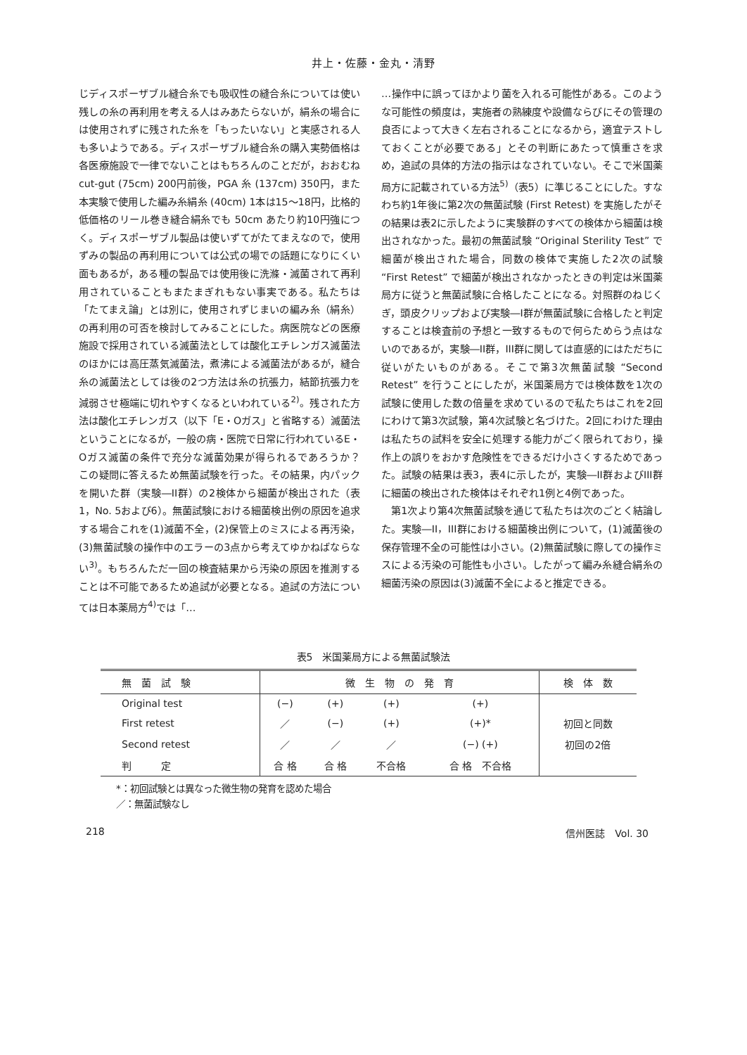井上・佐藤・金丸・清野
じディスポーザブル縫合糸でも吸収性の縫合糸については使い残しの糸の再利用を考える人はみあたらないが，絹糸の場合には使用されずに残された糸を「もったいない」と実感される人も多いようである。ディスポーザブル縫合糸の購入実勢価格は各医療施設で一律でないことはもちろんのことだが，おおむね cut-gut (75cm) 200円前後，PGA 糸 (137cm) 350円，また本実験で使用した編み糸絹糸 (40cm) 1本は15～18円，比格的低価格のリール巻き縫合絹糸でも 50cm あたり約10円強につく。ディスポーザブル製品は使いずてがたてまえなので，使用ずみの製品の再利用については公式の場での話題になりにくい面もあるが，ある種の製品では使用後に洗滌・滅菌されて再利用されていることもまたまぎれもない事実である。私たちは「たてまえ論」とは別に，使用されずじまいの編み糸（絹糸）の再利用の可否を検討してみることにした。病医院などの医療施設で採用されている滅菌法としては酸化エチレンガス滅菌法のほかには高圧蒸気滅菌法，煮沸による滅菌法があるが，縫合糸の滅菌法としては後の2つ方法は糸の抗張力，結節抗張力を減弱させ極端に切れやすくなるといわれている<sup>2)</sup>。残された方法は酸化エチレンガス（以下「E・Oガス」と省略する）滅菌法ということになるが，一般の病・医院で日常に行われているE・Oガス滅菌の条件で充分な滅菌効果が得られるであろうか？　この疑問に答えるため無菌試験を行った。その結果，内パックを開いた群（実験―II群）の2検体から細菌が検出された（表1，No. 5および6）。無菌試験における細菌検出例の原因を追求する場合これを(1)滅菌不全，(2)保管上のミスによる再汚染，(3)無菌試験の操作中のエラーの3点から考えてゆかねばならない<sup>3)</sup>。もちろんただ一回の検査結果から汚染の原因を推測することは不可能であるため追試が必要となる。追試の方法については日本薬局方<sup>4)</sup>では「…
…操作中に誤ってほかより菌を入れる可能性がある。このような可能性の頻度は，実施者の熟練度や設備ならびにその管理の良否によって大きく左右されることになるから，適宜テストしておくことが必要である」とその判断にあたって慎重さを求め，追試の具体的方法の指示はなされていない。そこで米国薬局方に記載されている方法<sup>5)</sup>（表5）に準じることにした。すなわち約1年後に第2次の無菌試験 (First Retest) を実施したがその結果は表2に示したように実験群のすべての検体から細菌は検出されなかった。最初の無菌試験 “Original Sterility Test” で細菌が検出された場合，同数の検体で実施した2次の試験 “First Retest” で細菌が検出されなかったときの判定は米国薬局方に従うと無菌試験に合格したことになる。対照群のねじくぎ，頭皮クリップおよび実験―I群が無菌試験に合格したと判定することは検査前の予想と一致するもので何らためらう点はないのであるが，実験―II群，III群に関しては直感的にはただちに従いがたいものがある。そこで第3次無菌試験 “Second Retest” を行うことにしたが，米国薬局方では検体数を1次の試験に使用した数の倍量を求めているので私たちはこれを2回にわけて第3次試験，第4次試験と名づけた。2回にわけた理由は私たちの試料を安全に処理する能力がごく限られており，操作上の誤りをおかす危険性をできるだけ小さくするためであった。試験の結果は表3，表4に示したが，実験―II群およびIII群に細菌の検出された検体はそれぞれ1例と4例であった。
　第1次より第4次無菌試験を通じて私たちは次のごとく結論した。実験―II，III群における細菌検出例について，(1)滅菌後の保存管理不全の可能性は小さい。(2)無菌試験に際しての操作ミスによる汚染の可能性も小さい。したがって編み糸縫合絹糸の細菌汚染の原因は(3)滅菌不全によると推定できる。
表5　米国薬局方による無菌試験法
| 無 菌 試 験 | 微 生 物 の 発 育 | | | | 検 体 数 |
| --- | --- | --- | --- | --- | --- |
| Original test | (−) | (+) | (+) | (+) | |
| First retest | ／ | (−) | (+) | (+)* | 初回と同数 |
| Second retest | ／ | ／ | ／ | (−) (+) | 初回の2倍 |
| 判 定 | 合 格 | 合 格 | 不合格 | 合 格 不合格 | |
*：初回試験とは異なった微生物の発育を認めた場合
／：無菌試験なし
218 信州医誌　Vol. 30